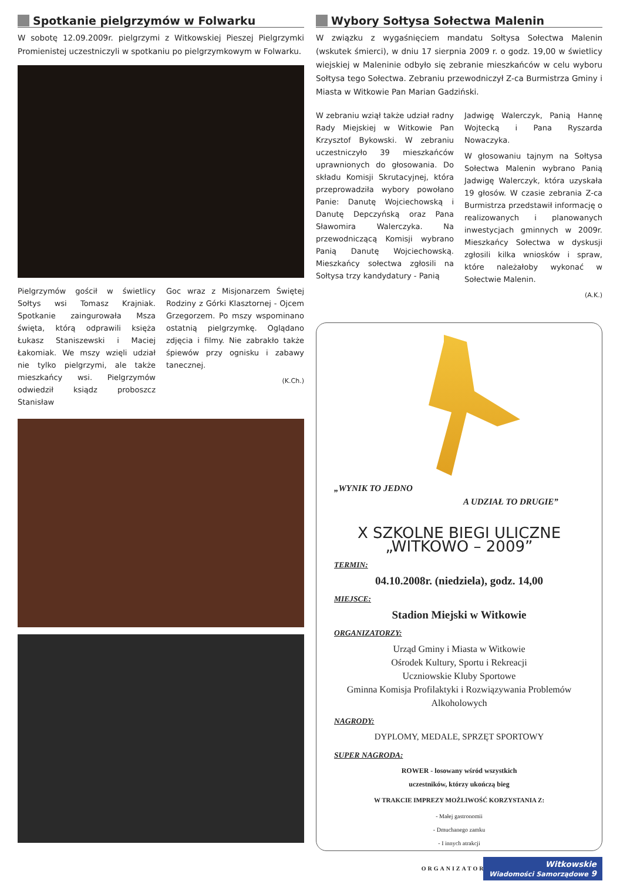Spotkanie pielgrzymów w Folwarku
W sobotę 12.09.2009r. pielgrzymi z Witkowskiej Pieszej Pielgrzymki Promienistej uczestniczyli w spotkaniu po pielgrzymkowym w Folwarku.
Pielgrzymów gościł w świetlicy Sołtys wsi Tomasz Krajniak. Spotkanie zaingurowała Msza święta, którą odprawili księża Łukasz Staniszewski i Maciej Łakomiak. We mszy wzięli udział nie tylko pielgrzymi, ale także mieszkańcy wsi. Pielgrzymów odwiedził ksiądz proboszcz Stanisław
Goc wraz z Misjonarzem Świętej Rodziny z Górki Klasztornej - Ojcem Grzegorzem. Po mszy wspominano ostatnią pielgrzymkę. Oglądano zdjęcia i filmy. Nie zabrakło także śpiewów przy ognisku i zabawy tanecznej.
(K.Ch.)
Wybory Sołtysa Sołectwa Malenin
W związku z wygaśnięciem mandatu Sołtysa Sołectwa Malenin (wskutek śmierci), w dniu 17 sierpnia 2009 r. o godz. 19,00 w świetlicy wiejskiej w Maleninie odbyło się zebranie mieszkańców w celu wyboru Sołtysa tego Sołectwa. Zebraniu przewodniczył Z-ca Burmistrza Gminy i Miasta w Witkowie Pan Marian Gadziński.
W zebraniu wziął także udział radny Rady Miejskiej w Witkowie Pan Krzysztof Bykowski. W zebraniu uczestniczyło 39 mieszkańców uprawnionych do głosowania. Do składu Komisji Skrutacyjnej, która przeprowadziła wybory powołano Panie: Danutę Wojciechowską i Danutę Depczyńską oraz Pana Sławomira Walerczyka. Na przewodniczącą Komisji wybrano Panią Danutę Wojciechowską. Mieszkańcy sołectwa zgłosili na Sołtysa trzy kandydatury - Panią
Jadwigę Walerczyk, Panią Hannę Wojtecką i Pana Ryszarda Nowaczyka.
W głosowaniu tajnym na Sołtysa Sołectwa Malenin wybrano Panią Jadwigę Walerczyk, która uzyskała 19 głosów. W czasie zebrania Z-ca Burmistrza przedstawił informację o realizowanych i planowanych inwestycjach gminnych w 2009r. Mieszkańcy Sołectwa w dyskusji zgłosili kilka wniosków i spraw, które należałoby wykonać w Sołectwie Malenin.
(A.K.)
„WYNIK TO JEDNO
A UDZIAŁ TO DRUGIE”
X SZKOLNE BIEGI ULICZNE
„WITKOWO – 2009”
TERMIN:
04.10.2008r. (niedziela), godz. 14,00
MIEJSCE:
Stadion Miejski w Witkowie
ORGANIZATORZY:
Urząd Gminy i Miasta w Witkowie
Ośrodek Kultury, Sportu i Rekreacji
Uczniowskie Kluby Sportowe
Gminna Komisja Profilaktyki i Rozwiązywania Problemów Alkoholowych
NAGRODY:
DYPLOMY, MEDALE, SPRZĘT SPORTOWY
SUPER NAGRODA:
ROWER - losowany wśród wszystkich
uczestników, którzy ukończą bieg
W TRAKCIE IMPREZY MOŻLIWOŚĆ KORZYSTANIA Z:
- Małej gastronomii
- Dmuchanego zamku
- I innych atrakcji
ORGANIZATORZY
Witkowskie
Wiadomości Samorządowe 9